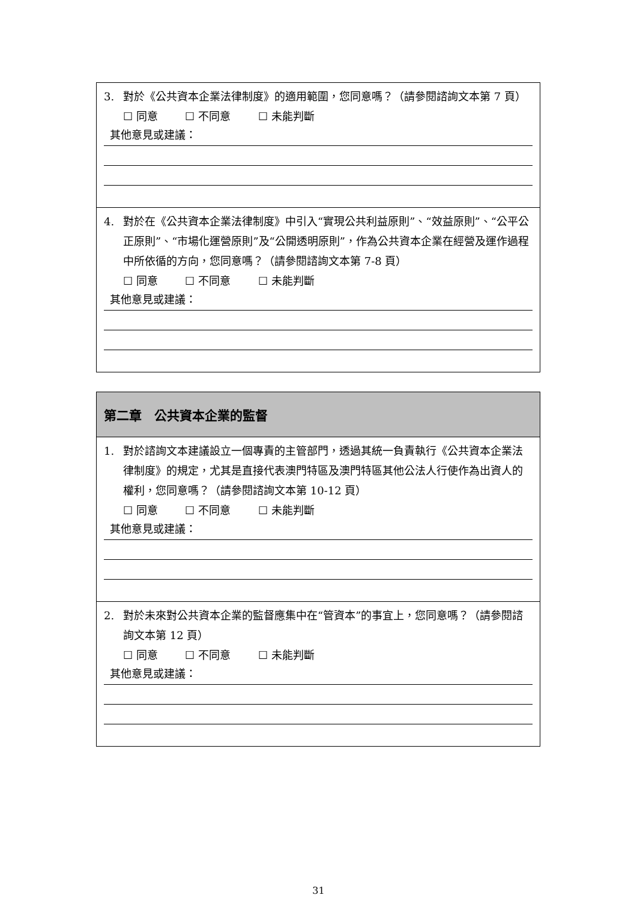3. 對於《公共資本企業法律制度》的適用範圍，您同意嗎？（請參閱諮詢文本第 7 頁）
☐ 同意 ☐ 不同意 ☐ 未能判斷
其他意見或建議：
4. 對於在《公共資本企業法律制度》中引入“實現公共利益原則”、“效益原則”、“公平公正原則”、“市場化運營原則”及“公開透明原則”，作為公共資本企業在經營及運作過程中所依循的方向，您同意嗎？（請參閱諮詢文本第 7-8 頁）
☐ 同意 ☐ 不同意 ☐ 未能判斷
其他意見或建議：
第二章　公共資本企業的監督
1. 對於諮詢文本建議設立一個專責的主管部門，透過其統一負責執行《公共資本企業法律制度》的規定，尤其是直接代表澳門特區及澳門特區其他公法人行使作為出資人的權利，您同意嗎？（請參閱諮詢文本第 10-12 頁）
☐ 同意 ☐ 不同意 ☐ 未能判斷
其他意見或建議：
2. 對於未來對公共資本企業的監督應集中在“管資本”的事宜上，您同意嗎？（請參閱諮詢文本第 12 頁）
☐ 同意 ☐ 不同意 ☐ 未能判斷
其他意見或建議：
31